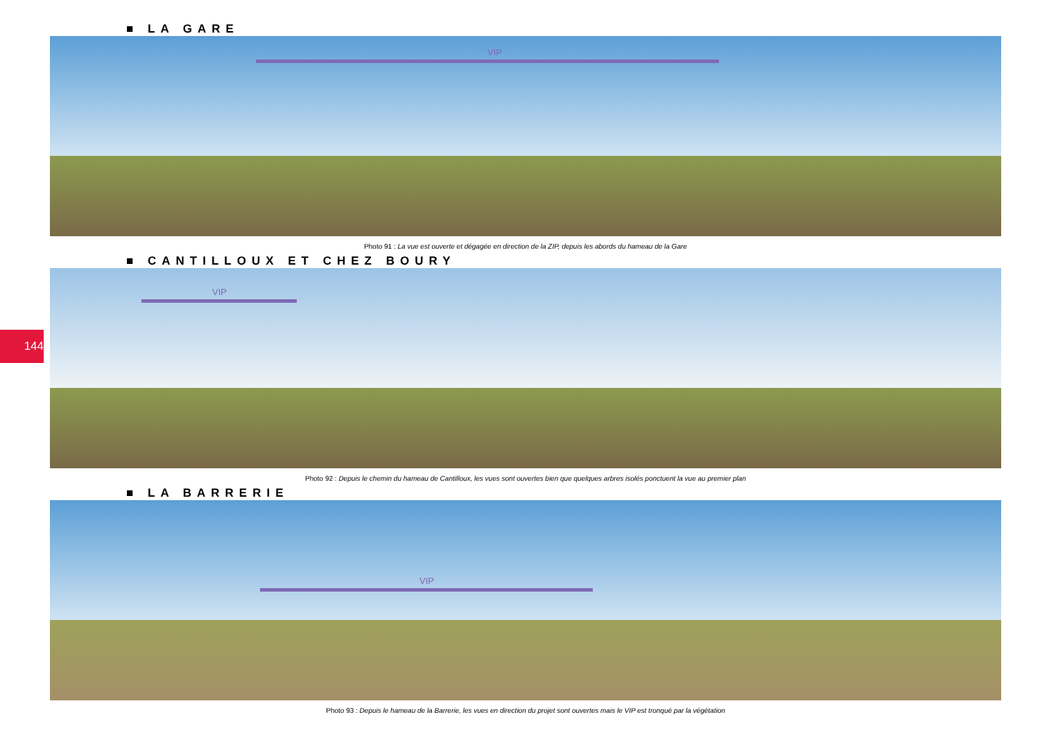■ LA GARE
VIP
Photo 91 : La vue est ouverte et dégagée en direction de la ZIP, depuis les abords du hameau de la Gare
■ CANTILLOUX ET CHEZ BOURY
VIP
Photo 92 : Depuis le chemin du hameau de Cantilloux, les vues sont ouvertes bien que quelques arbres isolés ponctuent la vue au premier plan
■ LA BARRERIE
VIP
Photo 93 : Depuis le hameau de la Barrerie, les vues en direction du projet sont ouvertes mais le VIP est tronqué par la végétation
144